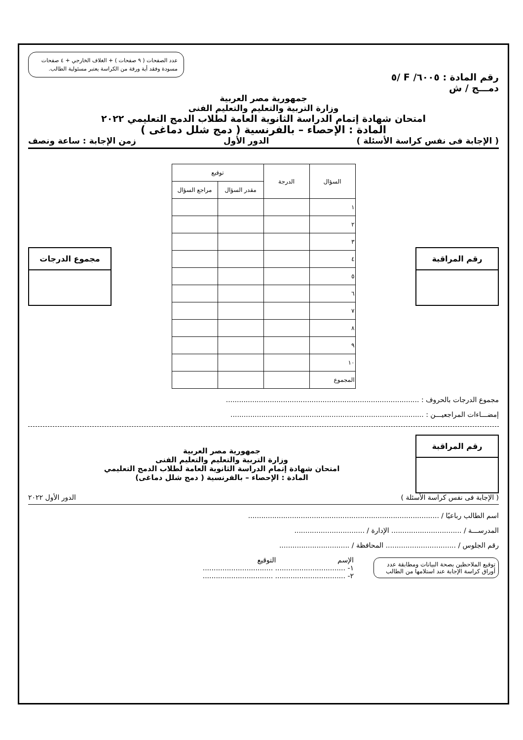عدد الصفحات ( ٩ صفحات ) + الغلاف الخارجي + ٤ صفحات مسودة وفقد أية ورقة من الكراسة يعتبر مسئولية الطالب.
رقم المادة : ٦٠٠٥/ F /٥
دمـــج / ش
جمهورية مصر العربية
وزارة التربية والتعليم والتعليم الفنى
امتحان شهادة إتمام الدراسة الثانوية العامة لطلاب الدمج التعليمي ٢٠٢٢
المادة : الإحصاء – بالفرنسية ( دمج شلل دماغى )
( الإجابة فى نفس كراسة الأسئلة ) الدور الأول زمن الإجابة : ساعة ونصف
رقم المراقبة
| السؤال | الدرجة | توقيع | |
| --- | --- | --- | --- |
| | | مقدر السؤال | مراجع السؤال |
| ١ | | | |
| ٢ | | | |
| ٣ | | | |
| ٤ | | | |
| ٥ | | | |
| ٦ | | | |
| ٧ | | | |
| ٨ | | | |
| ٩ | | | |
| ١٠ | | | |
| المجموع | | | |
مجموع الدرجات
مجموع الدرجات بالحروف : ........................................................................................
إمضـــاءات المراجعيـــن : ........................................................................................
رقم المراقبة
جمهورية مصر العربية
وزارة التربية والتعليم والتعليم الفنى
امتحان شهادة إتمام الدراسة الثانوية العامة لطلاب الدمج التعليمي
المادة : الإحصاء – بالفرنسية ( دمج شلل دماغى)
( الإجابة فى نفس كراسة الأسئلة ) الدور الأول ٢٠٢٢
اسم الطالب رباعيًا / .......................................................................................
المدرســـة / ................................ الإدارة / ................................
رقم الجلوس / ................................ المحافظة / ................................
توقيع الملاحظين بصحة البيانات ومطابقة عدد أوراق كراسة الإجابة عند استلامها من الطالب
الإسم التوقيع
١- ................................ ................................
٢- ................................ ................................